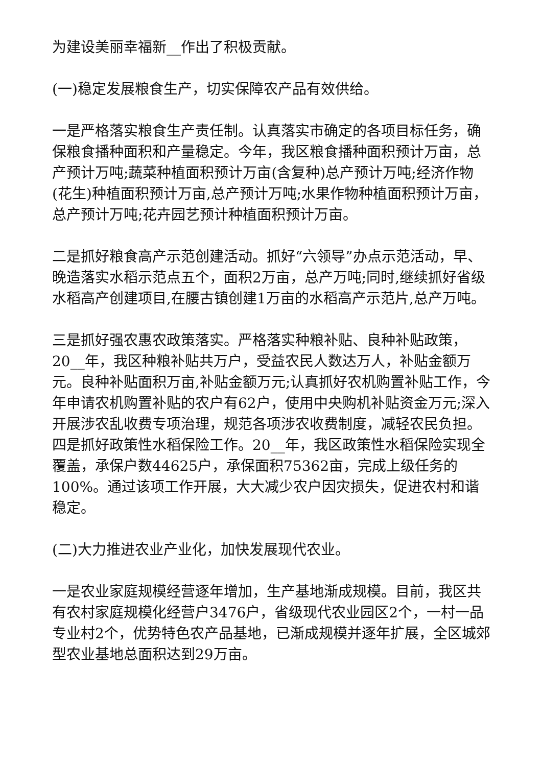为建设美丽幸福新__作出了积极贡献。
(一)稳定发展粮食生产，切实保障农产品有效供给。
一是严格落实粮食生产责任制。认真落实市确定的各项目标任务，确保粮食播种面积和产量稳定。今年，我区粮食播种面积预计万亩，总产预计万吨;蔬菜种植面积预计万亩(含复种)总产预计万吨;经济作物(花生)种植面积预计万亩,总产预计万吨;水果作物种植面积预计万亩，总产预计万吨;花卉园艺预计种植面积预计万亩。
二是抓好粮食高产示范创建活动。抓好“六领导”办点示范活动，早、晚造落实水稻示范点五个，面积2万亩，总产万吨;同时,继续抓好省级水稻高产创建项目,在腰古镇创建1万亩的水稻高产示范片,总产万吨。
三是抓好强农惠农政策落实。严格落实种粮补贴、良种补贴政策，20__年，我区种粮补贴共万户，受益农民人数达万人，补贴金额万元。良种补贴面积万亩,补贴金额万元;认真抓好农机购置补贴工作，今年申请农机购置补贴的农户有62户，使用中央购机补贴资金万元;深入开展涉农乱收费专项治理，规范各项涉农收费制度，减轻农民负担。四是抓好政策性水稻保险工作。20__年，我区政策性水稻保险实现全覆盖，承保户数44625户，承保面积75362亩，完成上级任务的100%。通过该项工作开展，大大减少农户因灾损失，促进农村和谐稳定。
(二)大力推进农业产业化，加快发展现代农业。
一是农业家庭规模经营逐年增加，生产基地渐成规模。目前，我区共有农村家庭规模化经营户3476户，省级现代农业园区2个，一村一品专业村2个，优势特色农产品基地，已渐成规模并逐年扩展，全区城郊型农业基地总面积达到29万亩。